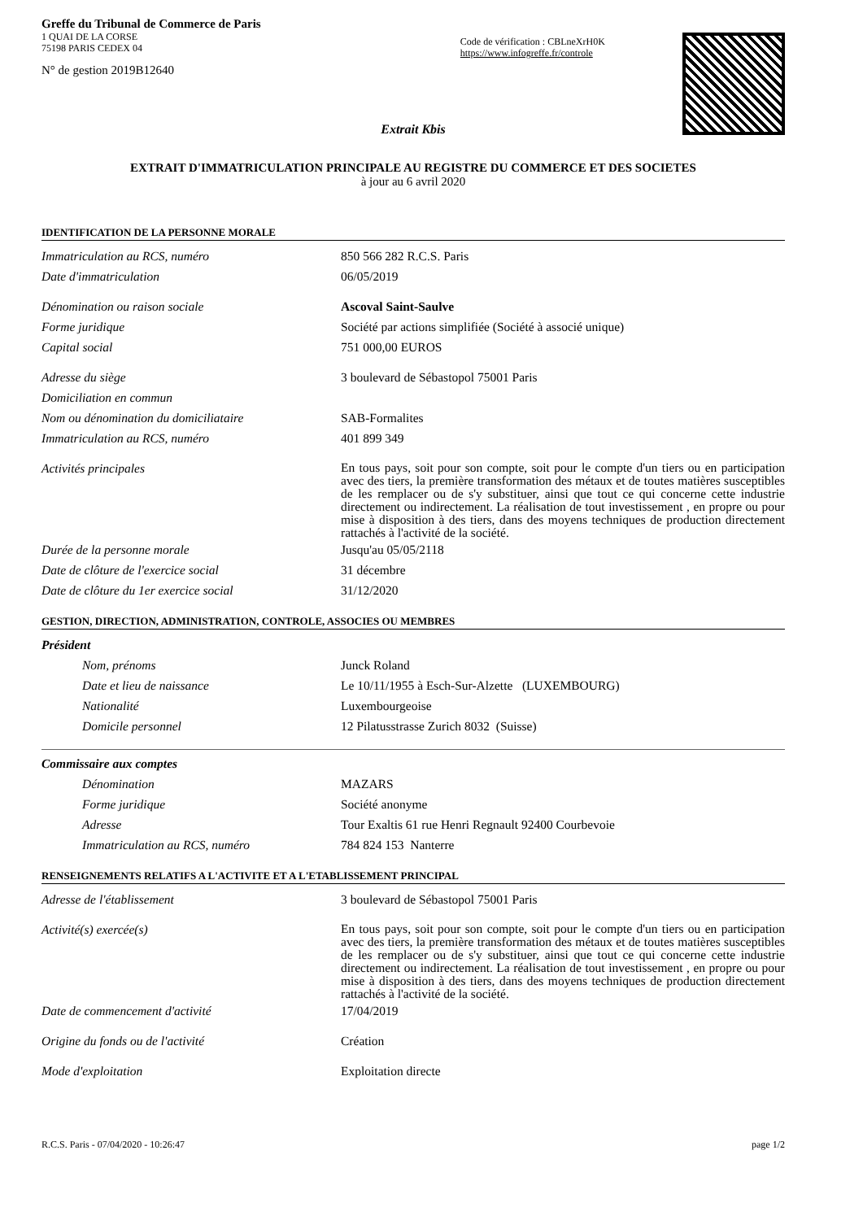Greffe du Tribunal de Commerce de Paris
1 QUAI DE LA CORSE
75198 PARIS CEDEX 04
N° de gestion 2019B12640
Code de vérification : CBLneXrH0K
https://www.infogreffe.fr/controle
Extrait Kbis
EXTRAIT D'IMMATRICULATION PRINCIPALE AU REGISTRE DU COMMERCE ET DES SOCIETES
à jour au 6 avril 2020
IDENTIFICATION DE LA PERSONNE MORALE
Immatriculation au RCS, numéro 850 566 282 R.C.S. Paris
Date d'immatriculation 06/05/2019
Dénomination ou raison sociale Ascoval Saint-Saulve
Forme juridique Société par actions simplifiée (Société à associé unique)
Capital social 751 000,00 EUROS
Adresse du siège 3 boulevard de Sébastopol 75001 Paris
Domiciliation en commun
Nom ou dénomination du domiciliataire SAB-Formalites
Immatriculation au RCS, numéro 401 899 349
Activités principales
En tous pays, soit pour son compte, soit pour le compte d'un tiers ou en participation avec des tiers, la première transformation des métaux et de toutes matières susceptibles de les remplacer ou de s'y substituer, ainsi que tout ce qui concerne cette industrie directement ou indirectement. La réalisation de tout investissement , en propre ou pour mise à disposition à des tiers, dans des moyens techniques de production directement rattachés à l'activité de la société.
Durée de la personne morale Jusqu'au 05/05/2118
Date de clôture de l'exercice social 31 décembre
Date de clôture du 1er exercice social 31/12/2020
GESTION, DIRECTION, ADMINISTRATION, CONTROLE, ASSOCIES OU MEMBRES
Président
Nom, prénoms Junck Roland
Date et lieu de naissance Le 10/11/1955 à Esch-Sur-Alzette (LUXEMBOURG)
Nationalité Luxembourgeoise
Domicile personnel 12 Pilatusstrasse Zurich 8032 (Suisse)
Commissaire aux comptes
Dénomination MAZARS
Forme juridique Société anonyme
Adresse Tour Exaltis 61 rue Henri Regnault 92400 Courbevoie
Immatriculation au RCS, numéro 784 824 153 Nanterre
RENSEIGNEMENTS RELATIFS A L'ACTIVITE ET A L'ETABLISSEMENT PRINCIPAL
Adresse de l'établissement 3 boulevard de Sébastopol 75001 Paris
Activité(s) exercée(s)
En tous pays, soit pour son compte, soit pour le compte d'un tiers ou en participation avec des tiers, la première transformation des métaux et de toutes matières susceptibles de les remplacer ou de s'y substituer, ainsi que tout ce qui concerne cette industrie directement ou indirectement. La réalisation de tout investissement , en propre ou pour mise à disposition à des tiers, dans des moyens techniques de production directement rattachés à l'activité de la société.
Date de commencement d'activité 17/04/2019
Origine du fonds ou de l'activité Création
Mode d'exploitation Exploitation directe
R.C.S. Paris - 07/04/2020 - 10:26:47 page 1/2